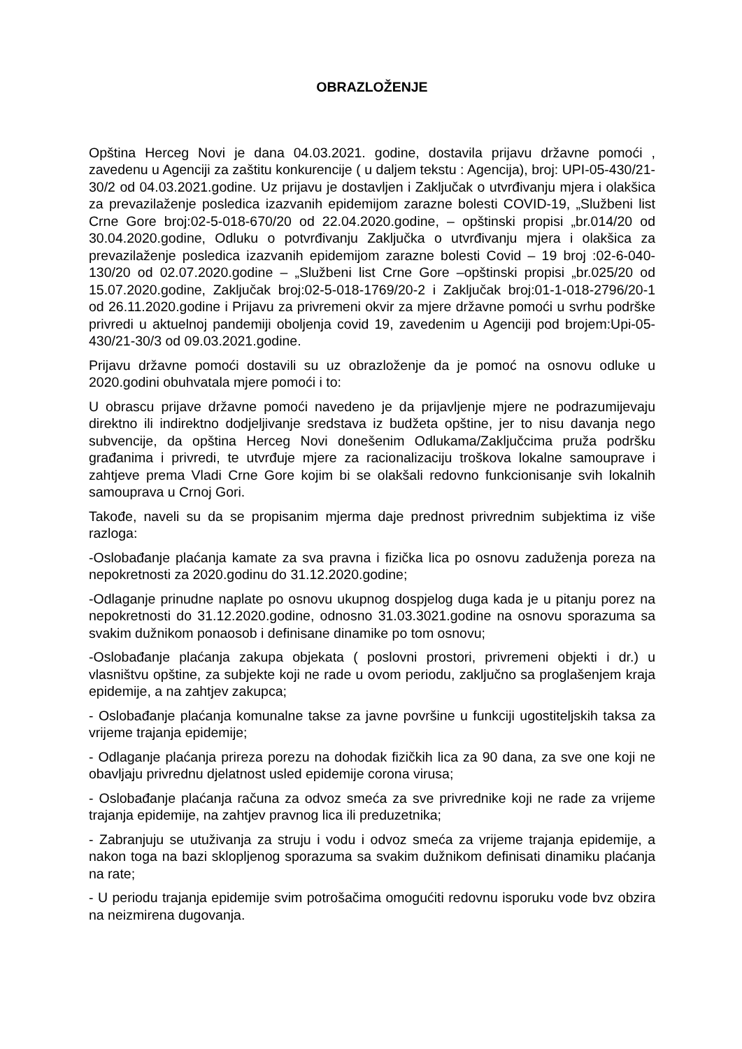OBRAZLOŽENJE
Opština Herceg Novi je dana 04.03.2021. godine, dostavila prijavu državne pomoći , zavedenu u Agenciji za zaštitu konkurencije ( u daljem tekstu : Agencija), broj: UPI-05-430/21-30/2 od 04.03.2021.godine. Uz prijavu je dostavljen i Zaključak o utvrđivanju mjera i olakšica za prevazilaženje posledica izazvanih epidemijom zarazne bolesti COVID-19, „Službeni list Crne Gore broj:02-5-018-670/20 od 22.04.2020.godine, – opštinski propisi „br.014/20 od 30.04.2020.godine, Odluku o potvrđivanju Zaključka o utvrđivanju mjera i olakšica za prevazilaženje posledica izazvanih epidemijom zarazne bolesti Covid – 19 broj :02-6-040-130/20 od 02.07.2020.godine – „Službeni list Crne Gore –opštinski propisi „br.025/20 od 15.07.2020.godine, Zaključak broj:02-5-018-1769/20-2 i Zaključak broj:01-1-018-2796/20-1 od 26.11.2020.godine i Prijavu za privremeni okvir za mjere državne pomoći u svrhu podrške privredi u aktuelnoj pandemiji oboljenja covid 19, zavedenim u Agenciji pod brojem:Upi-05-430/21-30/3 od 09.03.2021.godine.
Prijavu državne pomoći dostavili su uz obrazloženje da je pomoć na osnovu odluke u 2020.godini obuhvatala mjere pomoći i to:
U obrascu prijave državne pomoći navedeno je da prijavljenje mjere ne podrazumijevaju direktno ili indirektno dodjeljivanje sredstava iz budžeta opštine, jer to nisu davanja nego subvencije, da opština Herceg Novi donešenim Odlukama/Zaključcima pruža podršku građanima i privredi, te utvrđuje mjere za racionalizaciju troškova lokalne samouprave i zahtjeve prema Vladi Crne Gore kojim bi se olakšali redovno funkcionisanje svih lokalnih samouprava u Crnoj Gori.
Takođe, naveli su da se propisanim mjerma daje prednost privrednim subjektima iz više razloga:
-Oslobađanje plaćanja kamate za sva pravna i fizička lica po osnovu zaduženja poreza na nepokretnosti za 2020.godinu do 31.12.2020.godine;
-Odlaganje prinudne naplate po osnovu ukupnog dospjelog duga kada je u pitanju porez na nepokretnosti do 31.12.2020.godine, odnosno 31.03.3021.godine na osnovu sporazuma sa svakim dužnikom ponaosob i definisane dinamike po tom osnovu;
-Oslobađanje plaćanja zakupa objekata ( poslovni prostori, privremeni objekti i dr.) u vlasništvu opštine, za subjekte koji ne rade u ovom periodu, zaključno sa proglašenjem kraja epidemije, a na zahtjev zakupca;
- Oslobađanje plaćanja komunalne takse za javne površine u funkciji ugostiteljskih taksa za vrijeme trajanja epidemije;
- Odlaganje plaćanja prireza porezu na dohodak fizičkih lica za 90 dana, za sve one koji ne obavljaju privrednu djelatnost usled epidemije corona virusa;
- Oslobađanje plaćanja računa za odvoz smeća za sve privrednike koji ne rade za vrijeme trajanja epidemije, na zahtjev pravnog lica ili preduzetnika;
- Zabranjuju se utuživanja za struju i vodu i odvoz smeća za vrijeme trajanja epidemije, a nakon toga na bazi sklopljenog sporazuma sa svakim dužnikom definisati dinamiku plaćanja na rate;
- U periodu trajanja epidemije svim potrošačima omogućiti redovnu isporuku vode bvz obzira na neizmirena dugovanja.